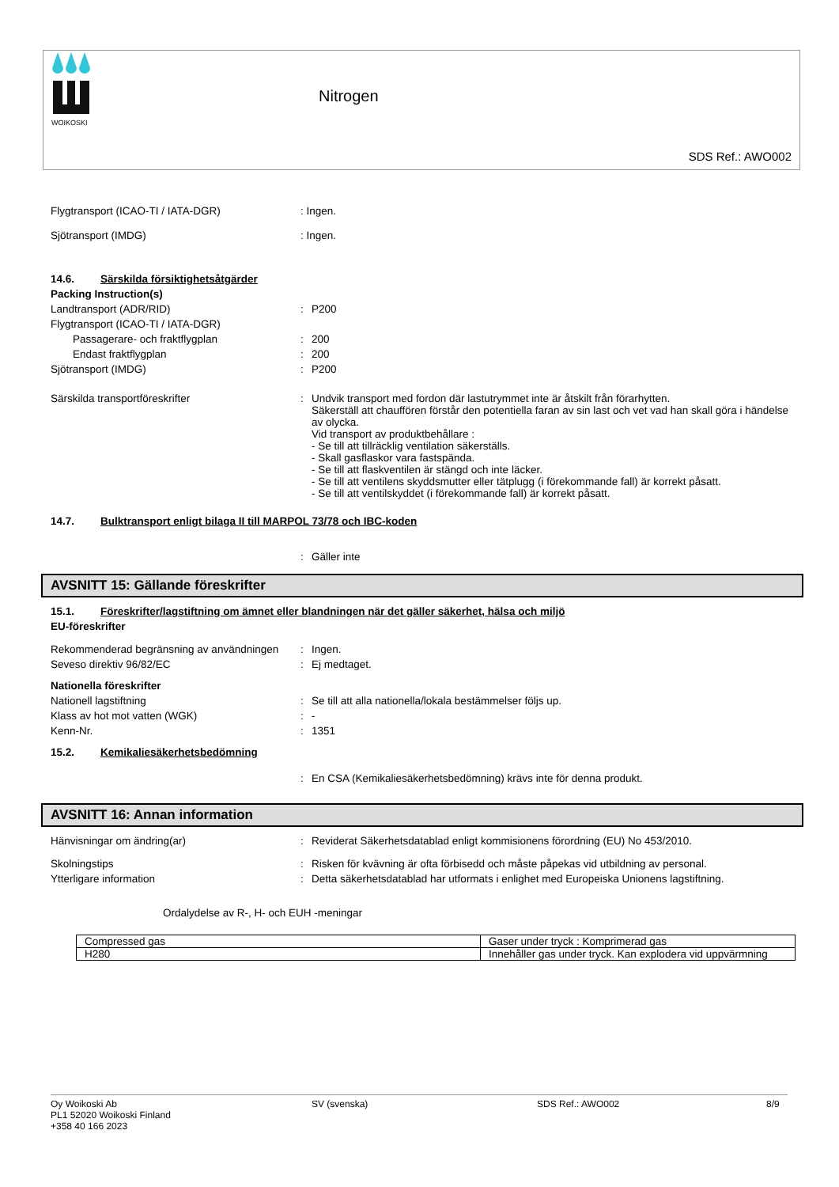WOIKOSKI
Nitrogen
SDS Ref.: AWO002
Flygtransport (ICAO-TI / IATA-DGR) : Ingen.
Sjötransport (IMDG) : Ingen.
14.6. Särskilda försiktighetsåtgärder
Packing Instruction(s)
Landtransport (ADR/RID) : P200
Flygtransport (ICAO-TI / IATA-DGR)
Passagerare- och fraktflygplan : 200
Endast fraktflygplan : 200
Sjötransport (IMDG) : P200
Särskilda transportföreskrifter : Undvik transport med fordon där lastutrymmet inte är åtskilt från förarhytten.
Säkerställ att chauffören förstår den potentiella faran av sin last och vet vad han skall göra i händelse av olycka.
Vid transport av produktbehållare :
- Se till att tillräcklig ventilation säkerställs.
- Skall gasflaskor vara fastspända.
- Se till att flaskventilen är stängd och inte läcker.
- Se till att ventilens skyddsmutter eller tätplugg (i förekommande fall) är korrekt påsatt.
- Se till att ventilskyddet (i förekommande fall) är korrekt påsatt.
14.7. Bulktransport enligt bilaga II till MARPOL 73/78 och IBC-koden
: Gäller inte
AVSNITT 15: Gällande föreskrifter
15.1. Föreskrifter/lagstiftning om ämnet eller blandningen när det gäller säkerhet, hälsa och miljö
EU-föreskrifter
Rekommenderad begränsning av användningen
: Ingen.
Seveso direktiv 96/82/EC : Ej medtaget.
Nationella föreskrifter
Nationell lagstiftning : Se till att alla nationella/lokala bestämmelser följs up.
Klass av hot mot vatten (WGK) : -
Kenn-Nr. : 1351
15.2. Kemikaliesäkerhetsbedömning
: En CSA (Kemikaliesäkerhetsbedömning) krävs inte för denna produkt.
AVSNITT 16: Annan information
Hänvisningar om ändring(ar) : Reviderat Säkerhetsdatablad enligt kommisionens förordning (EU) No 453/2010.
Skolningstips : Risken för kvävning är ofta förbisedd och måste påpekas vid utbildning av personal.
Ytterligare information : Detta säkerhetsdatablad har utformats i enlighet med Europeiska Unionens lagstiftning.
Ordalydelse av R-, H- och EUH -meningar
| Compressed gas | Gaser under tryck : Komprimerad gas |
| H280 | Innehåller gas under tryck. Kan explodera vid uppvärmning |
Oy Woikoski Ab
PL1 52020 Woikoski Finland
+358 40 166 2023
SV (svenska) SDS Ref.: AWO002 8/9